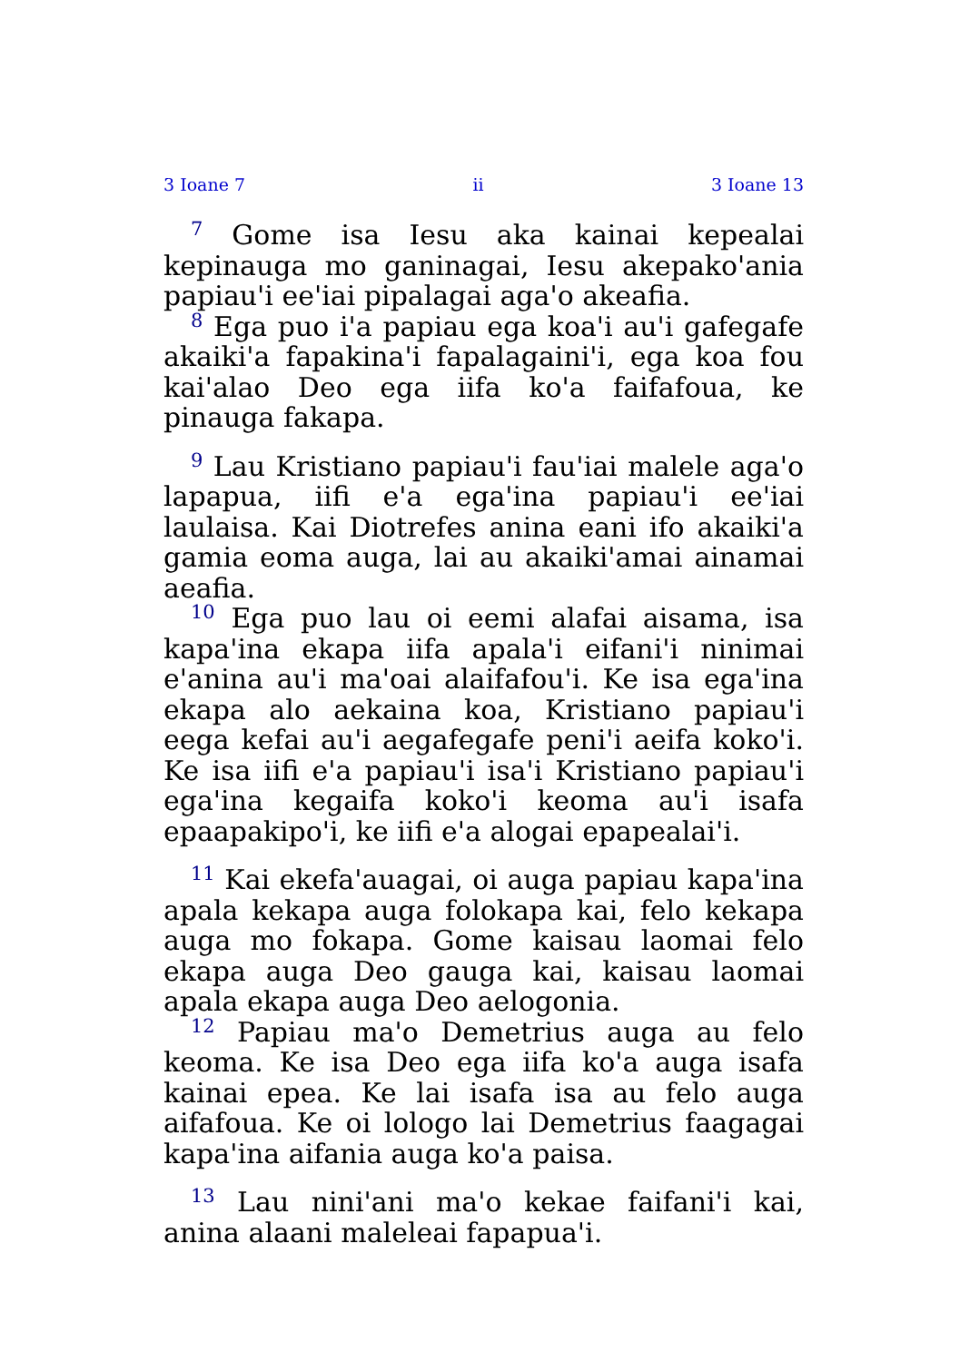3 Ioane 7 ii 3 Ioane 13
<sup>7</sup> Gome isa Iesu aka kainai kepealai kepinauga mo ganinagai, Iesu akepakoꞌania papiauꞌi eeꞌiai pipalagai agaꞌo akeafia.
<sup>8</sup> Ega puo iꞌa papiau ega koaꞌi auꞌi gafegafe akaikiꞌa fapakinaꞌi fapalagainiꞌi, ega koa fou kaiꞌalao Deo ega iifa koꞌa faifafoua, ke pinauga fakapa.
<sup>9</sup> Lau Kristiano papiauꞌi fauꞌiai malele agaꞌo lapapua, iifi eꞌa egaꞌina papiauꞌi eeꞌiai laulaisa. Kai Diotrefes anina eani ifo akaikiꞌa gamia eoma auga, lai au akaikiꞌamai ainamai aeafia.
<sup>10</sup> Ega puo lau oi eemi alafai aisama, isa kapaꞌina ekapa iifa apalaꞌi eifaniꞌi ninimai eꞌanina auꞌi maꞌoai alaifafouꞌi. Ke isa egaꞌina ekapa alo aekaina koa, Kristiano papiauꞌi eega kefai auꞌi aegafegafe peniꞌi aeifa kokoꞌi. Ke isa iifi eꞌa papiauꞌi isaꞌi Kristiano papiauꞌi egaꞌina kegaifa kokoꞌi keoma auꞌi isafa epaapakipoꞌi, ke iifi eꞌa alogai epapealaiꞌi.
<sup>11</sup> Kai ekefaꞌauagai, oi auga papiau kapaꞌina apala kekapa auga folokapa kai, felo kekapa auga mo fokapa. Gome kaisau laomai felo ekapa auga Deo gauga kai, kaisau laomai apala ekapa auga Deo aelogonia.
<sup>12</sup> Papiau maꞌo Demetrius auga au felo keoma. Ke isa Deo ega iifa koꞌa auga isafa kainai epea. Ke lai isafa isa au felo auga aifafoua. Ke oi lologo lai Demetrius faagagai kapaꞌina aifania auga koꞌa paisa.
<sup>13</sup> Lau niniꞌani maꞌo kekae faifaniꞌi kai, anina alaani maleleai fapapuaꞌi.